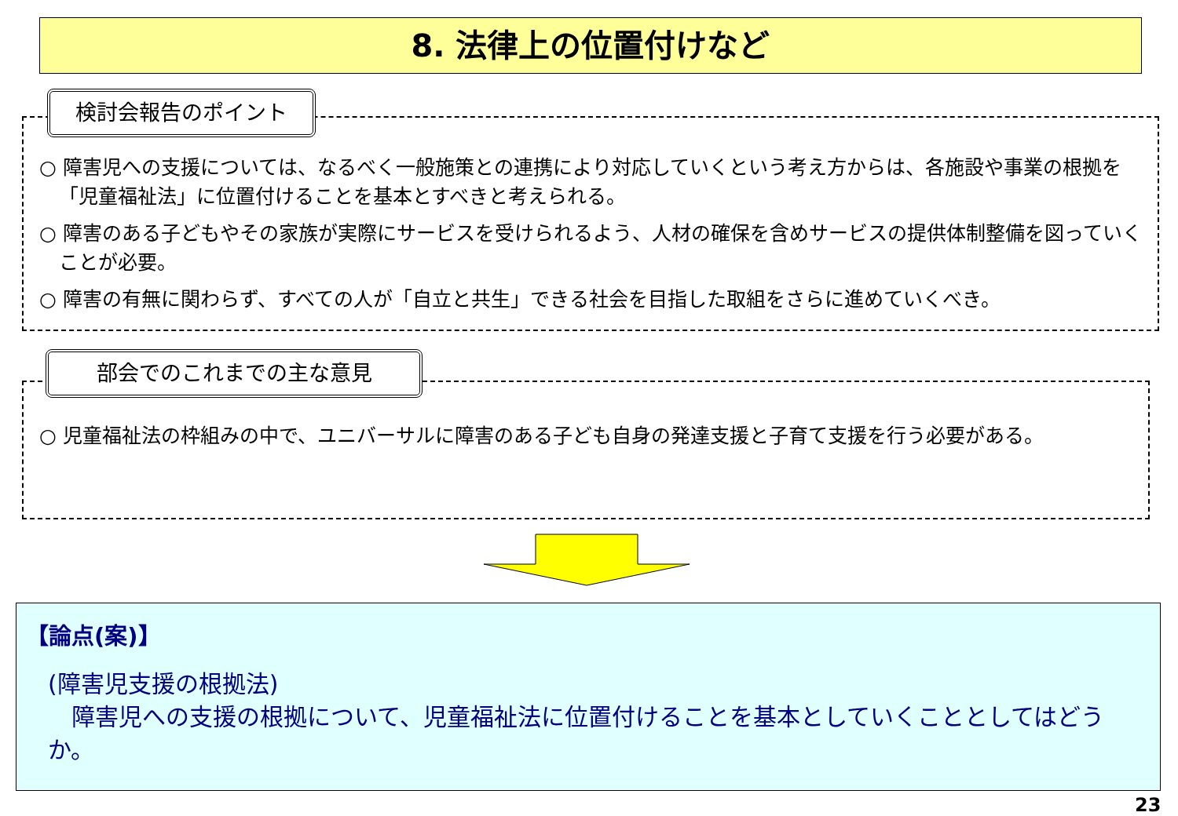8. 法律上の位置付けなど
○ 障害児への支援については、なるべく一般施策との連携により対応していくという考え方からは、各施設や事業の根拠を「児童福祉法」に位置付けることを基本とすべきと考えられる。
○ 障害のある子どもやその家族が実際にサービスを受けられるよう、人材の確保を含めサービスの提供体制整備を図っていくことが必要。
○ 障害の有無に関わらず、すべての人が「自立と共生」できる社会を目指した取組をさらに進めていくべき。
検討会報告のポイント
○ 児童福祉法の枠組みの中で、ユニバーサルに障害のある子ども自身の発達支援と子育て支援を行う必要がある。
部会でのこれまでの主な意見
【論点(案)】
(障害児支援の根拠法)
　障害児への支援の根拠について、児童福祉法に位置付けることを基本としていくこととしてはどうか。
23